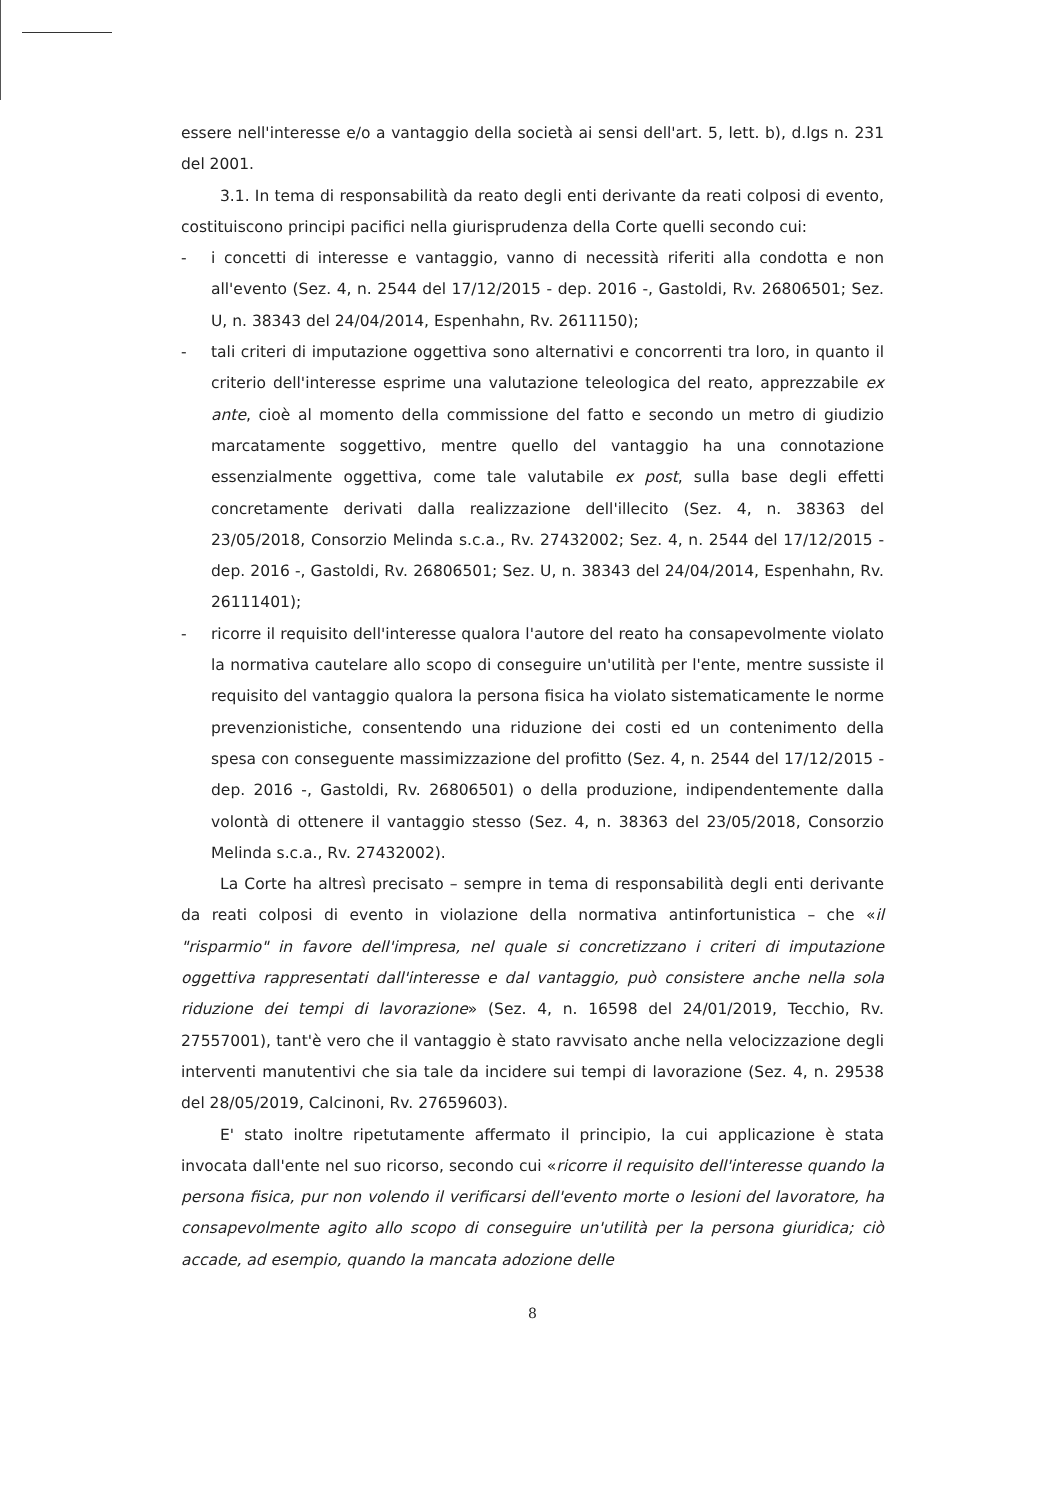essere nell'interesse e/o a vantaggio della società ai sensi dell'art. 5, lett. b), d.lgs n. 231 del 2001.
3.1. In tema di responsabilità da reato degli enti derivante da reati colposi di evento, costituiscono principi pacifici nella giurisprudenza della Corte quelli secondo cui:
- i concetti di interesse e vantaggio, vanno di necessità riferiti alla condotta e non all'evento (Sez. 4, n. 2544 del 17/12/2015 - dep. 2016 -, Gastoldi, Rv. 26806501; Sez. U, n. 38343 del 24/04/2014, Espenhahn, Rv. 2611150);
- tali criteri di imputazione oggettiva sono alternativi e concorrenti tra loro, in quanto il criterio dell'interesse esprime una valutazione teleologica del reato, apprezzabile ex ante, cioè al momento della commissione del fatto e secondo un metro di giudizio marcatamente soggettivo, mentre quello del vantaggio ha una connotazione essenzialmente oggettiva, come tale valutabile ex post, sulla base degli effetti concretamente derivati dalla realizzazione dell'illecito (Sez. 4, n. 38363 del 23/05/2018, Consorzio Melinda s.c.a., Rv. 27432002; Sez. 4, n. 2544 del 17/12/2015 - dep. 2016 -, Gastoldi, Rv. 26806501; Sez. U, n. 38343 del 24/04/2014, Espenhahn, Rv. 26111401);
- ricorre il requisito dell'interesse qualora l'autore del reato ha consapevolmente violato la normativa cautelare allo scopo di conseguire un'utilità per l'ente, mentre sussiste il requisito del vantaggio qualora la persona fisica ha violato sistematicamente le norme prevenzionistiche, consentendo una riduzione dei costi ed un contenimento della spesa con conseguente massimizzazione del profitto (Sez. 4, n. 2544 del 17/12/2015 - dep. 2016 -, Gastoldi, Rv. 26806501) o della produzione, indipendentemente dalla volontà di ottenere il vantaggio stesso (Sez. 4, n. 38363 del 23/05/2018, Consorzio Melinda s.c.a., Rv. 27432002).
La Corte ha altresì precisato – sempre in tema di responsabilità degli enti derivante da reati colposi di evento in violazione della normativa antinfortunistica – che «il "risparmio" in favore dell'impresa, nel quale si concretizzano i criteri di imputazione oggettiva rappresentati dall'interesse e dal vantaggio, può consistere anche nella sola riduzione dei tempi di lavorazione» (Sez. 4, n. 16598 del 24/01/2019, Tecchio, Rv. 27557001), tant'è vero che il vantaggio è stato ravvisato anche nella velocizzazione degli interventi manutentivi che sia tale da incidere sui tempi di lavorazione (Sez. 4, n. 29538 del 28/05/2019, Calcinoni, Rv. 27659603).
E' stato inoltre ripetutamente affermato il principio, la cui applicazione è stata invocata dall'ente nel suo ricorso, secondo cui «ricorre il requisito dell'interesse quando la persona fisica, pur non volendo il verificarsi dell'evento morte o lesioni del lavoratore, ha consapevolmente agito allo scopo di conseguire un'utilità per la persona giuridica; ciò accade, ad esempio, quando la mancata adozione delle
8